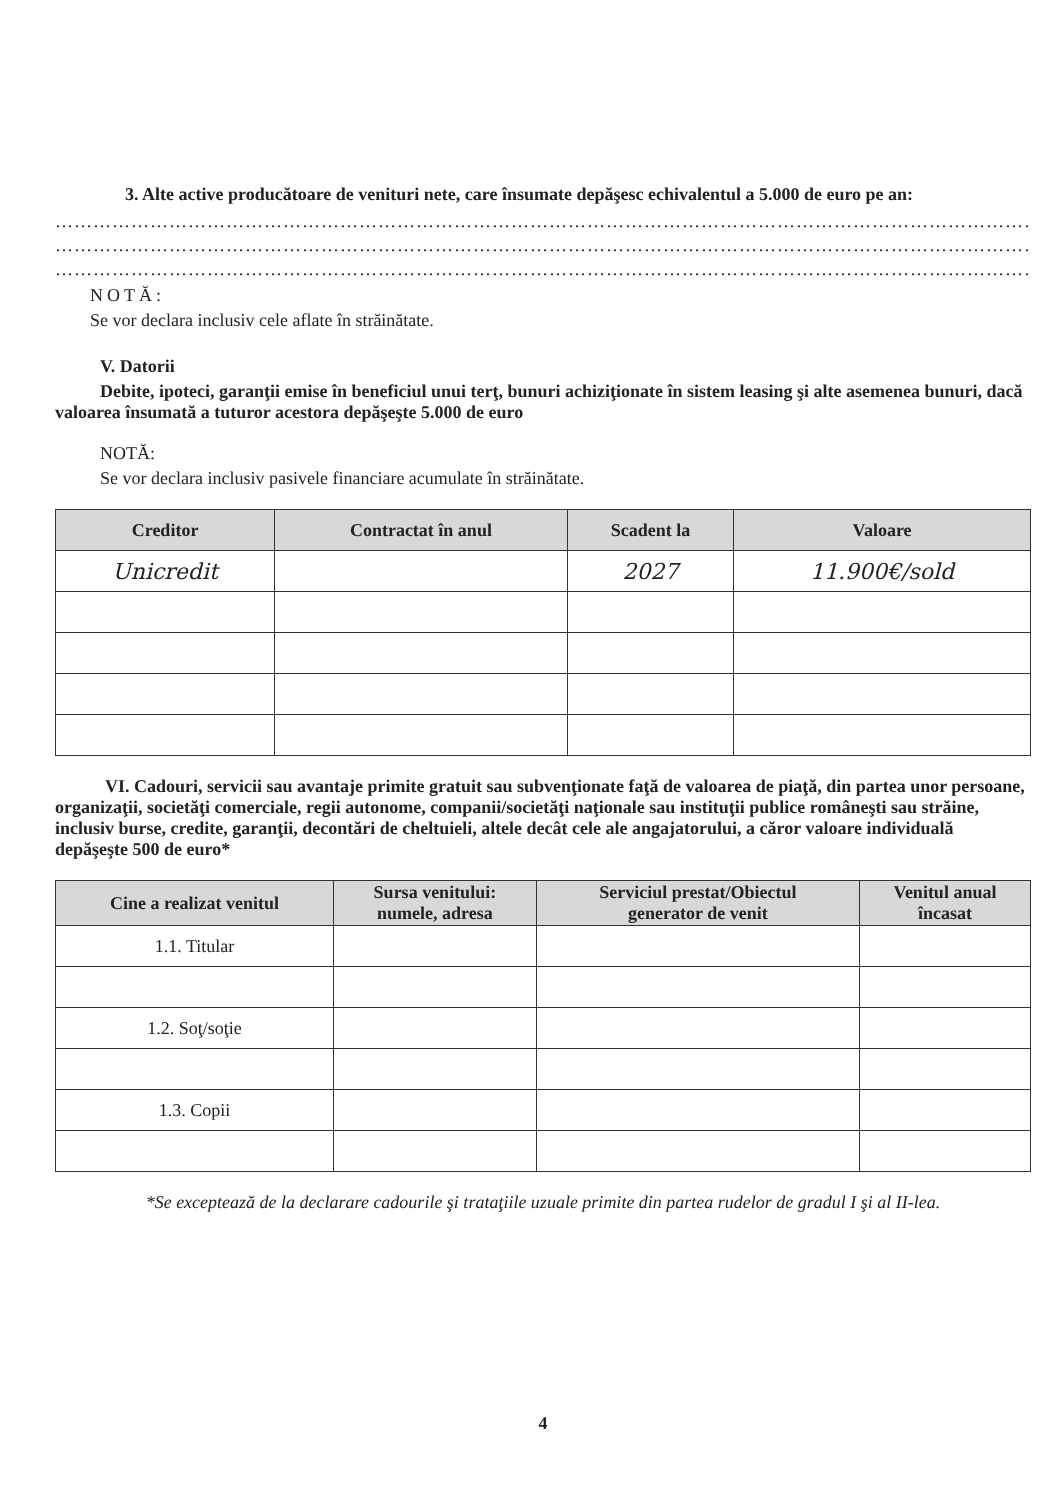3. Alte active producătoare de venituri nete, care însumate depăşesc echivalentul a 5.000 de euro pe an:
…………………………………………………………………………………………………………………………………………………
…………………………………………………………………………………………………………………………………………………
…………………………………………………………………………………………………………………………………………………
NOTĂ:
Se vor declara inclusiv cele aflate în străinătate.
V. Datorii
Debite, ipoteci, garanţii emise în beneficiul unui terţ, bunuri achiziţionate în sistem leasing şi alte asemenea bunuri, dacă valoarea însumată a tuturor acestora depăşeşte 5.000 de euro
NOTĂ:
Se vor declara inclusiv pasivele financiare acumulate în străinătate.
| Creditor | Contractat în anul | Scadent la | Valoare |
| --- | --- | --- | --- |
| Unicredit | | 2027 | 11.900€/sold |
VI. Cadouri, servicii sau avantaje primite gratuit sau subvenţionate faţă de valoarea de piaţă, din partea unor persoane, organizaţii, societăţi comerciale, regii autonome, companii/societăţi naţionale sau instituţii publice româneşti sau străine, inclusiv burse, credite, garanţii, decontări de cheltuieli, altele decât cele ale angajatorului, a căror valoare individuală depăşeşte 500 de euro*
| Cine a realizat venitul | Sursa venitului: numele, adresa | Serviciul prestat/Obiectul generator de venit | Venitul anual încasat |
| --- | --- | --- | --- |
| 1.1. Titular | | | |
| 1.2. Soţ/soţie | | | |
| 1.3. Copii | | | |
*Se exceptează de la declarare cadourile şi trataţiile uzuale primite din partea rudelor de gradul I şi al II-lea.
4